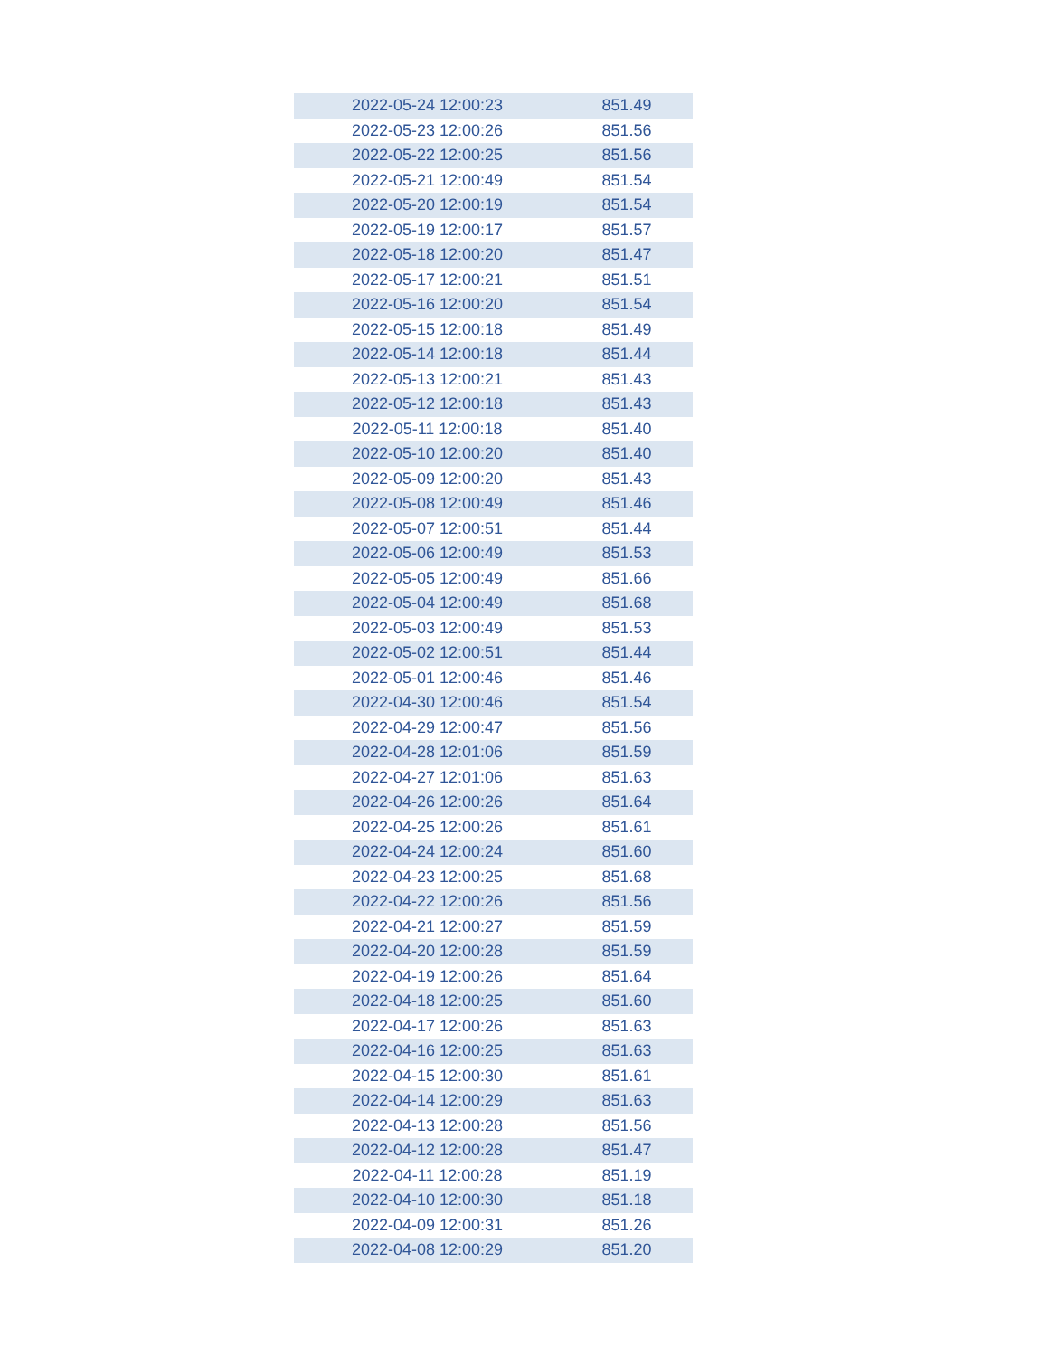| 2022-05-24 12:00:23 | 851.49 |
| 2022-05-23 12:00:26 | 851.56 |
| 2022-05-22 12:00:25 | 851.56 |
| 2022-05-21 12:00:49 | 851.54 |
| 2022-05-20 12:00:19 | 851.54 |
| 2022-05-19 12:00:17 | 851.57 |
| 2022-05-18 12:00:20 | 851.47 |
| 2022-05-17 12:00:21 | 851.51 |
| 2022-05-16 12:00:20 | 851.54 |
| 2022-05-15 12:00:18 | 851.49 |
| 2022-05-14 12:00:18 | 851.44 |
| 2022-05-13 12:00:21 | 851.43 |
| 2022-05-12 12:00:18 | 851.43 |
| 2022-05-11 12:00:18 | 851.40 |
| 2022-05-10 12:00:20 | 851.40 |
| 2022-05-09 12:00:20 | 851.43 |
| 2022-05-08 12:00:49 | 851.46 |
| 2022-05-07 12:00:51 | 851.44 |
| 2022-05-06 12:00:49 | 851.53 |
| 2022-05-05 12:00:49 | 851.66 |
| 2022-05-04 12:00:49 | 851.68 |
| 2022-05-03 12:00:49 | 851.53 |
| 2022-05-02 12:00:51 | 851.44 |
| 2022-05-01 12:00:46 | 851.46 |
| 2022-04-30 12:00:46 | 851.54 |
| 2022-04-29 12:00:47 | 851.56 |
| 2022-04-28 12:01:06 | 851.59 |
| 2022-04-27 12:01:06 | 851.63 |
| 2022-04-26 12:00:26 | 851.64 |
| 2022-04-25 12:00:26 | 851.61 |
| 2022-04-24 12:00:24 | 851.60 |
| 2022-04-23 12:00:25 | 851.68 |
| 2022-04-22 12:00:26 | 851.56 |
| 2022-04-21 12:00:27 | 851.59 |
| 2022-04-20 12:00:28 | 851.59 |
| 2022-04-19 12:00:26 | 851.64 |
| 2022-04-18 12:00:25 | 851.60 |
| 2022-04-17 12:00:26 | 851.63 |
| 2022-04-16 12:00:25 | 851.63 |
| 2022-04-15 12:00:30 | 851.61 |
| 2022-04-14 12:00:29 | 851.63 |
| 2022-04-13 12:00:28 | 851.56 |
| 2022-04-12 12:00:28 | 851.47 |
| 2022-04-11 12:00:28 | 851.19 |
| 2022-04-10 12:00:30 | 851.18 |
| 2022-04-09 12:00:31 | 851.26 |
| 2022-04-08 12:00:29 | 851.20 |